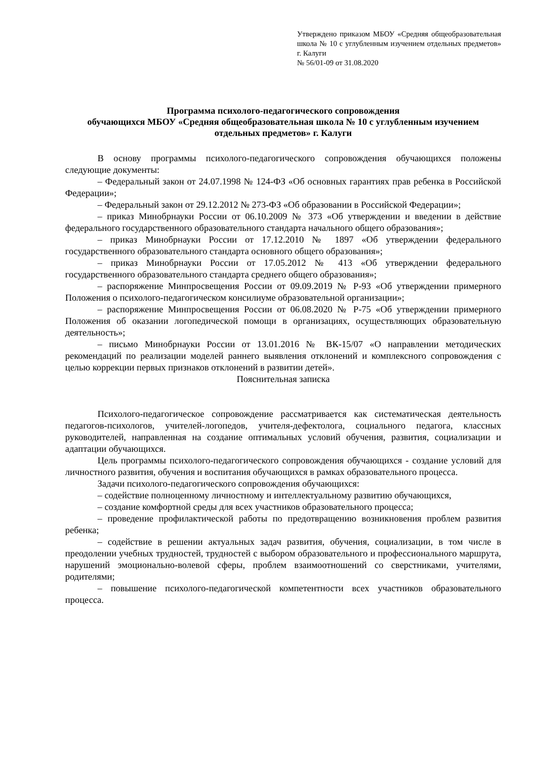Утверждено приказом МБОУ «Средняя общеобразовательная школа № 10 с углубленным изучением отдельных предметов» г. Калуги
№ 56/01-09 от 31.08.2020
Программа психолого-педагогического сопровождения
обучающихся МБОУ «Средняя общеобразовательная школа № 10 с углубленным изучением отдельных предметов» г. Калуги
В основу программы психолого-педагогического сопровождения обучающихся положены следующие документы:
– Федеральный закон от 24.07.1998 № 124-ФЗ «Об основных гарантиях прав ребенка в Российской Федерации»;
– Федеральный закон от 29.12.2012 № 273-ФЗ «Об образовании в Российской Федерации»;
– приказ Минобрнауки России от 06.10.2009 № 373 «Об утверждении и введении в действие федерального государственного образовательного стандарта начального общего образования»;
– приказ Минобрнауки России от 17.12.2010 № 1897 «Об утверждении федерального государственного образовательного стандарта основного общего образования»;
– приказ Минобрнауки России от 17.05.2012 № 413 «Об утверждении федерального государственного образовательного стандарта среднего общего образования»;
– распоряжение Минпросвещения России от 09.09.2019 № Р-93 «Об утверждении примерного Положения о психолого-педагогическом консилиуме образовательной организации»;
– распоряжение Минпросвещения России от 06.08.2020 № Р-75 «Об утверждении примерного Положения об оказании логопедической помощи в организациях, осуществляющих образовательную деятельность»;
– письмо Минобрнауки России от 13.01.2016 № ВК-15/07 «О направлении методических рекомендаций по реализации моделей раннего выявления отклонений и комплексного сопровождения с целью коррекции первых признаков отклонений в развитии детей».
Пояснительная записка
Психолого-педагогическое сопровождение рассматривается как систематическая деятельность педагогов-психологов, учителей-логопедов, учителя-дефектолога, социального педагога, классных руководителей, направленная на создание оптимальных условий обучения, развития, социализации и адаптации обучающихся.
Цель программы психолого-педагогического сопровождения обучающихся - создание условий для личностного развития, обучения и воспитания обучающихся в рамках образовательного процесса.
Задачи психолого-педагогического сопровождения обучающихся:
– содействие полноценному личностному и интеллектуальному развитию обучающихся,
– создание комфортной среды для всех участников образовательного процесса;
– проведение профилактической работы по предотвращению возникновения проблем развития ребенка;
– содействие в решении актуальных задач развития, обучения, социализации, в том числе в преодолении учебных трудностей, трудностей с выбором образовательного и профессионального маршрута, нарушений эмоционально-волевой сферы, проблем взаимоотношений со сверстниками, учителями, родителями;
– повышение психолого-педагогической компетентности всех участников образовательного процесса.